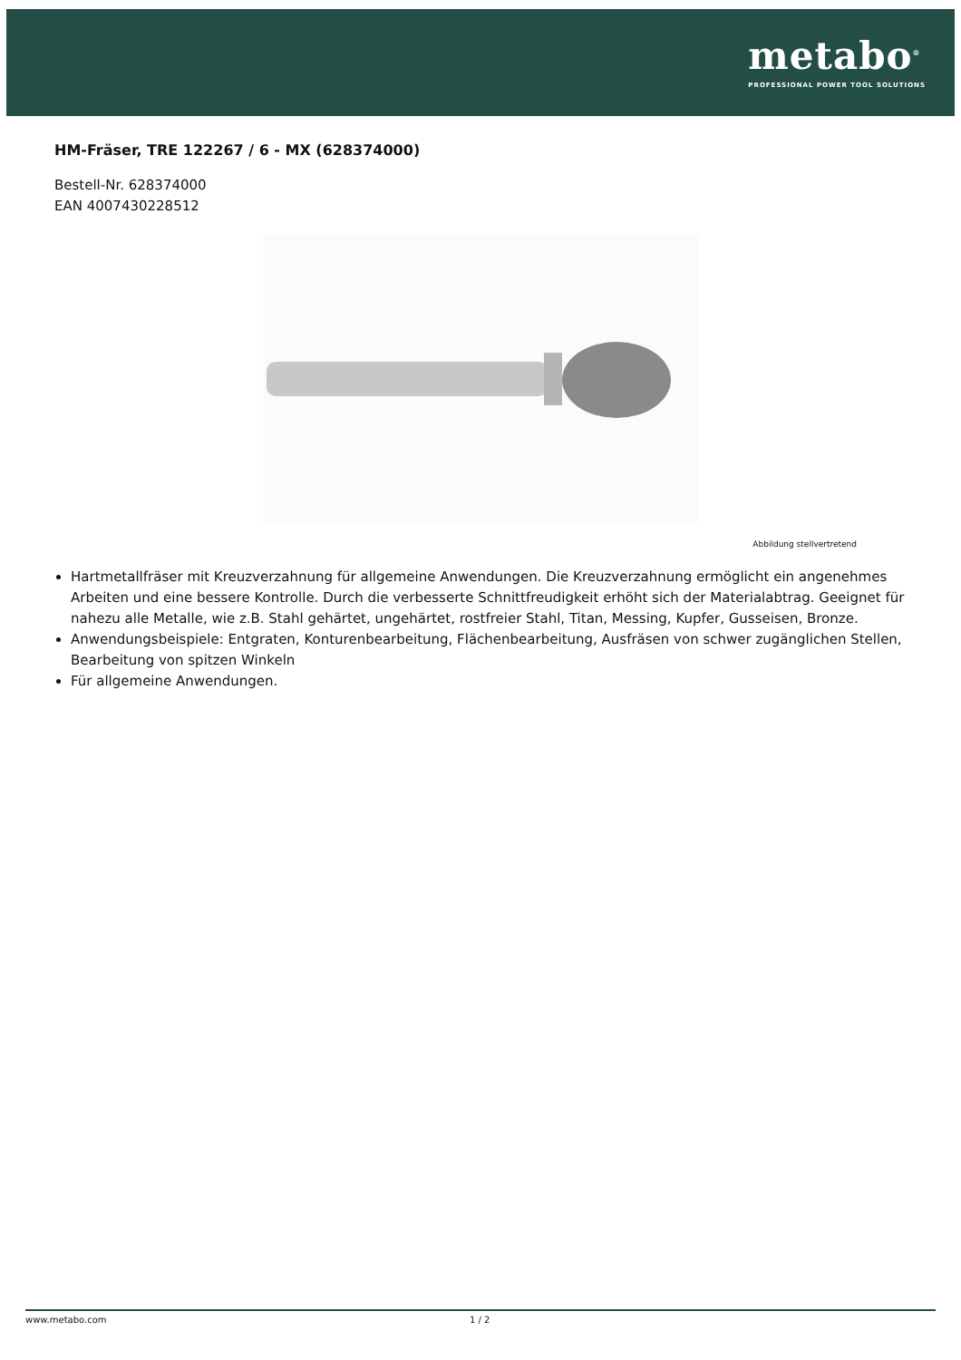metabo<sup>®</sup>
PROFESSIONAL POWER TOOL SOLUTIONS
HM-Fräser, TRE 122267 / 6 - MX (628374000)
Bestell-Nr. 628374000
EAN 4007430228512
Abbildung stellvertretend
Hartmetallfräser mit Kreuzverzahnung für allgemeine Anwendungen. Die Kreuzverzahnung ermöglicht ein angenehmes Arbeiten und eine bessere Kontrolle. Durch die verbesserte Schnittfreudigkeit erhöht sich der Materialabtrag. Geeignet für nahezu alle Metalle, wie z.B. Stahl gehärtet, ungehärtet, rostfreier Stahl, Titan, Messing, Kupfer, Gusseisen, Bronze.
Anwendungsbeispiele: Entgraten, Konturenbearbeitung, Flächenbearbeitung, Ausfräsen von schwer zugänglichen Stellen, Bearbeitung von spitzen Winkeln
Für allgemeine Anwendungen.
www.metabo.com 1 / 2